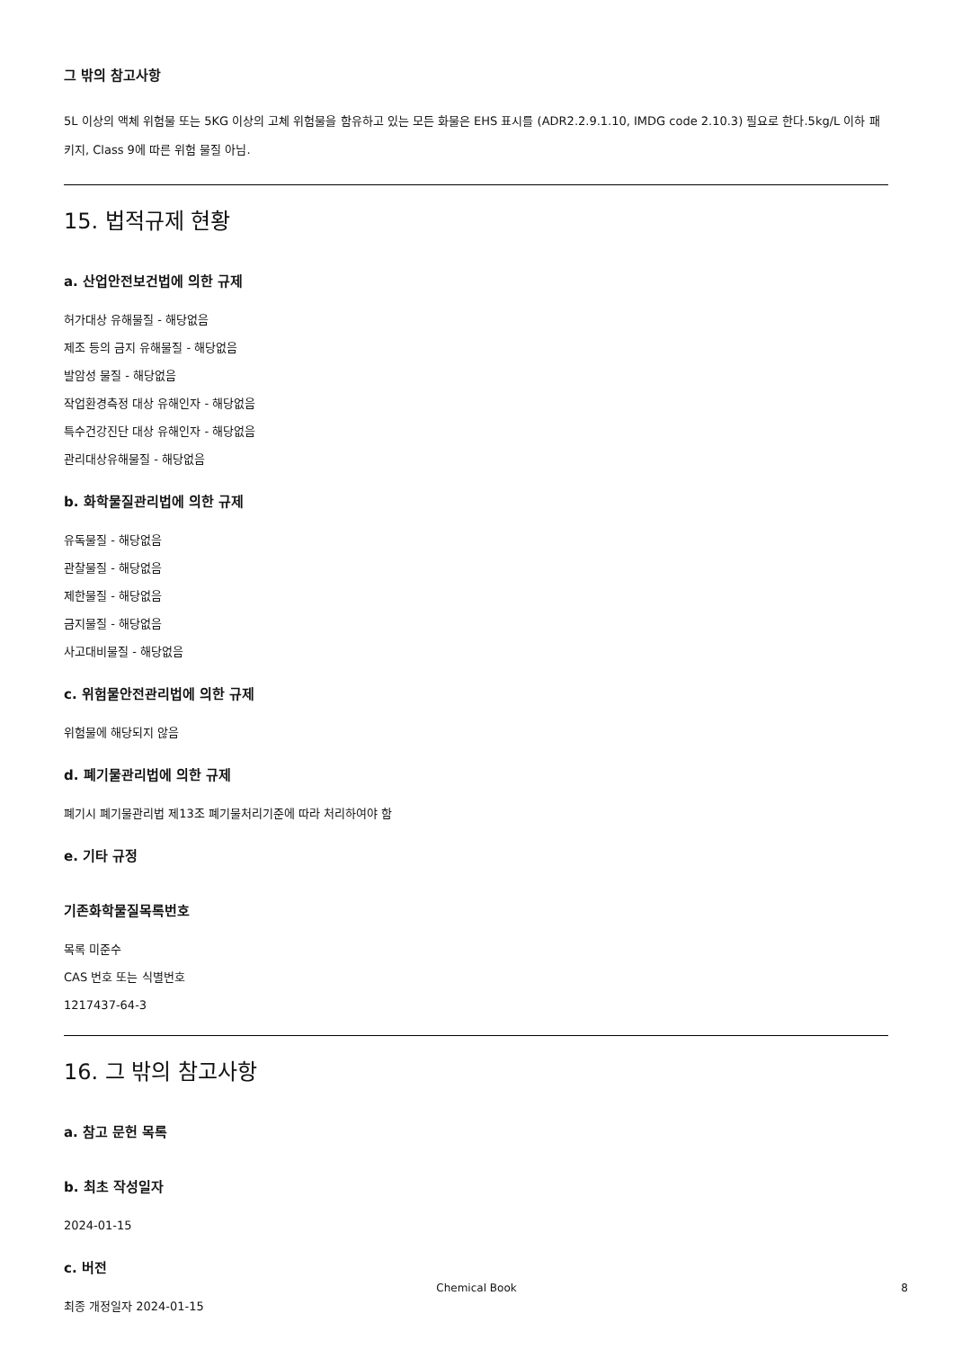그 밖의 참고사항
5L 이상의 액체 위험물 또는 5KG 이상의 고체 위험물을 함유하고 있는 모든 화물은 EHS 표시를 (ADR2.2.9.1.10, IMDG code 2.10.3) 필요로 한다.5kg/L 이하 패키지, Class 9에 따른 위험 물질 아님.
15. 법적규제 현황
a. 산업안전보건법에 의한 규제
허가대상 유해물질 - 해당없음
제조 등의 금지 유해물질 - 해당없음
발암성 물질 - 해당없음
작업환경측정 대상 유해인자 - 해당없음
특수건강진단 대상 유해인자 - 해당없음
관리대상유해물질 - 해당없음
b. 화학물질관리법에 의한 규제
유독물질 - 해당없음
관찰물질 - 해당없음
제한물질 - 해당없음
금지물질 - 해당없음
사고대비물질 - 해당없음
c. 위험물안전관리법에 의한 규제
위험물에 해당되지 않음
d. 폐기물관리법에 의한 규제
폐기시 폐기물관리법 제13조 폐기물처리기준에 따라 처리하여야 함
e. 기타 규정
기존화학물질목록번호
목록 미준수
CAS 번호 또는 식별번호
1217437-64-3
16. 그 밖의 참고사항
a. 참고 문헌 목록
b. 최초 작성일자
2024-01-15
c. 버전
최종 개정일자 2024-01-15
Chemical Book 8